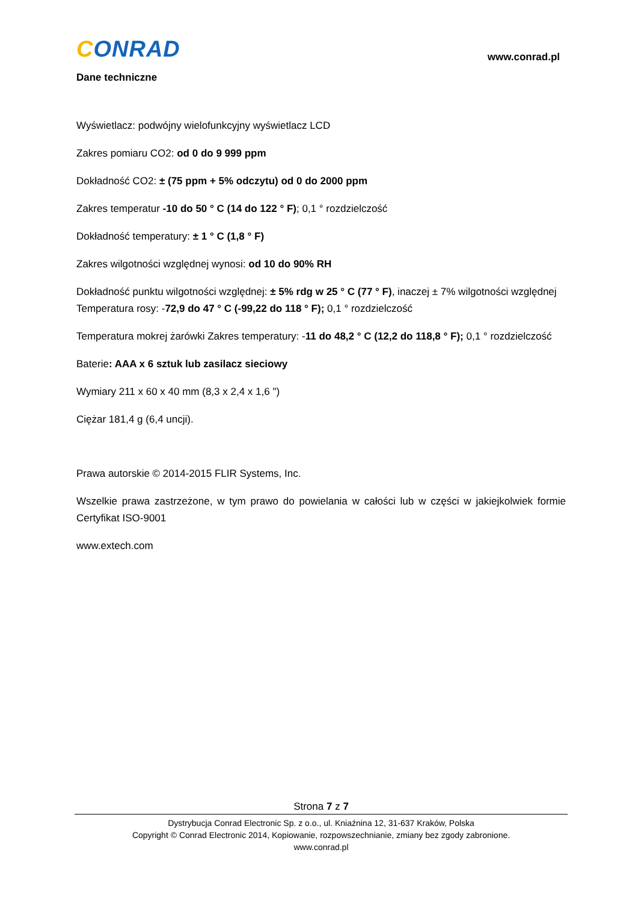CONRAD
www.conrad.pl
Dane techniczne
Wyświetlacz: podwójny wielofunkcyjny wyświetlacz LCD
Zakres pomiaru CO2: od 0 do 9 999 ppm
Dokładność CO2: ± (75 ppm + 5% odczytu) od 0 do 2000 ppm
Zakres temperatur -10 do 50 ° C (14 do 122 ° F); 0,1 ° rozdzielczość
Dokładność temperatury: ± 1 ° C (1,8 ° F)
Zakres wilgotności względnej wynosi: od 10 do 90% RH
Dokładność punktu wilgotności względnej: ± 5% rdg w 25 ° C (77 ° F), inaczej ± 7% wilgotności względnej
Temperatura rosy: -72,9 do 47 ° C (-99,22 do 118 ° F); 0,1 ° rozdzielczość
Temperatura mokrej żarówki Zakres temperatury: -11 do 48,2 ° C (12,2 do 118,8 ° F); 0,1 ° rozdzielczość
Baterie: AAA x 6 sztuk lub zasilacz sieciowy
Wymiary 211 x 60 x 40 mm (8,3 x 2,4 x 1,6 ")
Ciężar 181,4 g (6,4 uncji).
Prawa autorskie © 2014-2015 FLIR Systems, Inc.
Wszelkie prawa zastrzeżone, w tym prawo do powielania w całości lub w części w jakiejkolwiek formie Certyfikat ISO-9001
www.extech.com
Strona 7 z 7
Dystrybucja Conrad Electronic Sp. z o.o., ul. Kniaźnina 12, 31-637 Kraków, Polska
Copyright © Conrad Electronic 2014, Kopiowanie, rozpowszechnianie, zmiany bez zgody zabronione.
www.conrad.pl